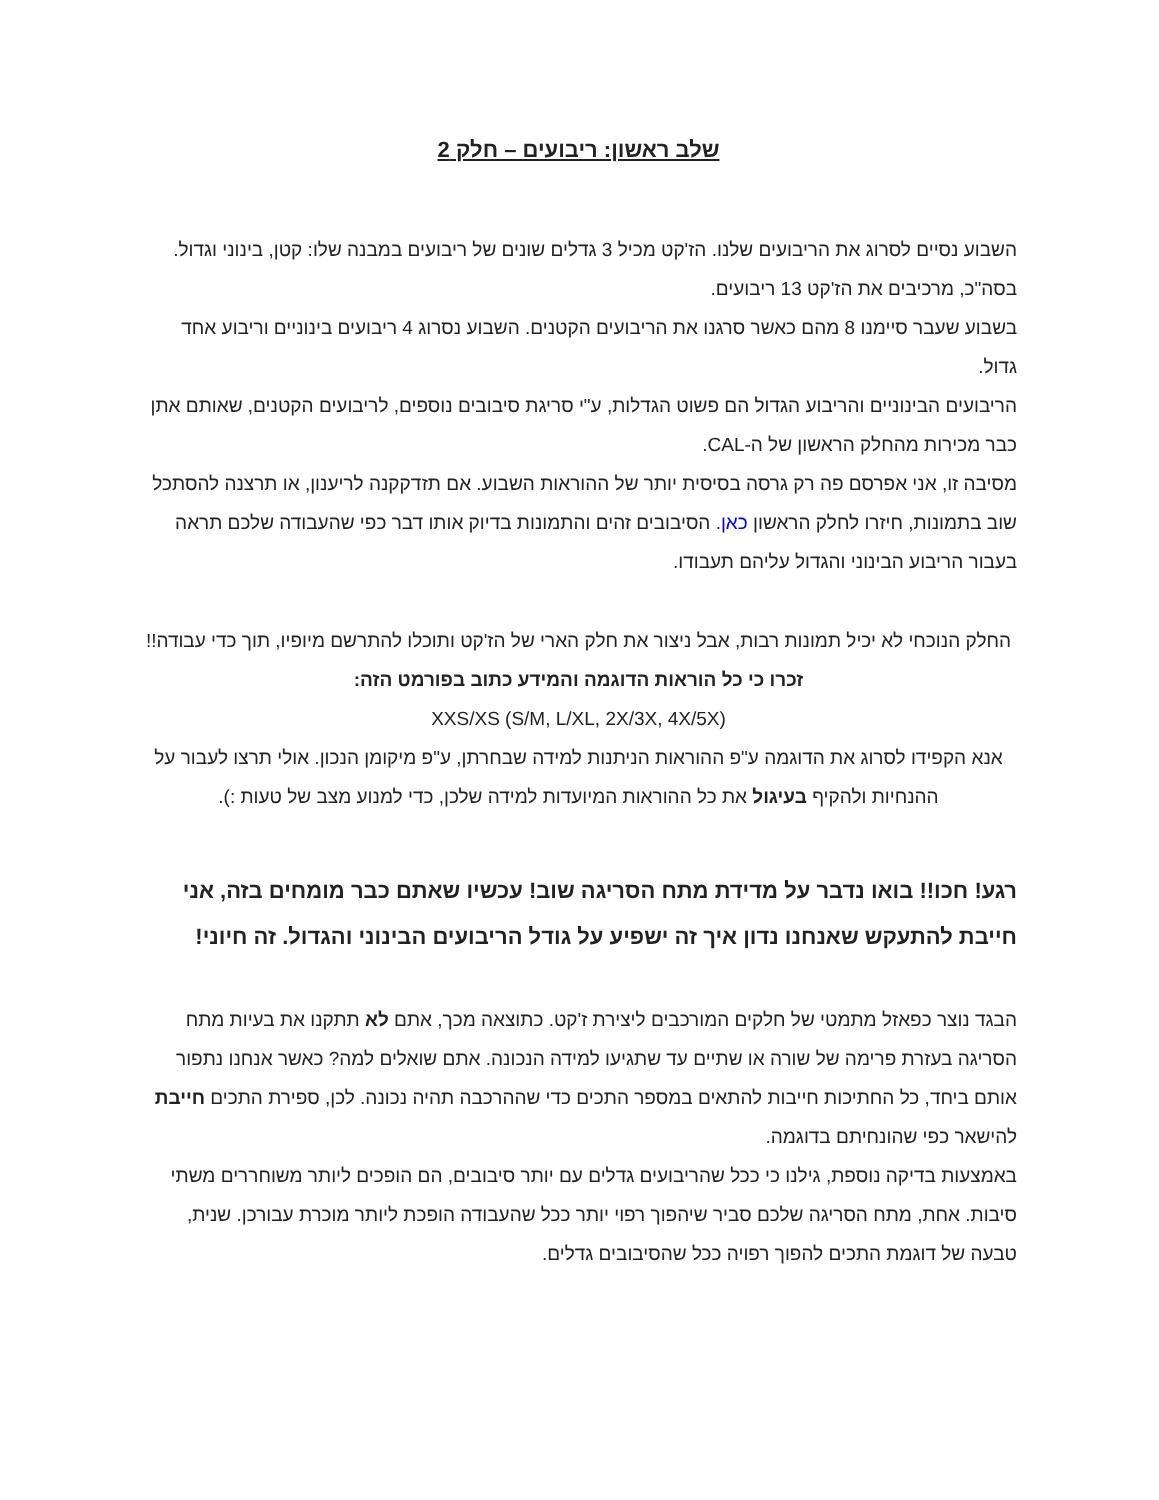שלב ראשון: ריבועים – חלק 2
השבוע נסיים לסרוג את הריבועים שלנו. הז'קט מכיל 3 גדלים שונים של ריבועים במבנה שלו: קטן, בינוני וגדול. בסה"כ, מרכיבים את הז'קט 13 ריבועים.
בשבוע שעבר סיימנו 8 מהם כאשר סרגנו את הריבועים הקטנים. השבוע נסרוג 4 ריבועים בינוניים וריבוע אחד גדול.
הריבועים הבינוניים והריבוע הגדול הם פשוט הגדלות, ע"י סריגת סיבובים נוספים, לריבועים הקטנים, שאותם אתן כבר מכירות מהחלק הראשון של ה-CAL.
מסיבה זו, אני אפרסם פה רק גרסה בסיסית יותר של ההוראות השבוע. אם תזדקקנה לריענון, או תרצנה להסתכל שוב בתמונות, חיזרו לחלק הראשון כאן. הסיבובים זהים והתמונות בדיוק אותו דבר כפי שהעבודה שלכם תראה בעבור הריבוע הבינוני והגדול עליהם תעבודו.
החלק הנוכחי לא יכיל תמונות רבות, אבל ניצור את חלק הארי של הז'קט ותוכלו להתרשם מיופיו, תוך כדי עבודה!!
זכרו כי כל הוראות הדוגמה והמידע כתוב בפורמט הזה:
XXS/XS (S/M, L/XL, 2X/3X, 4X/5X)
אנא הקפידו לסרוג את הדוגמה ע"פ ההוראות הניתנות למידה שבחרתן, ע"פ מיקומן הנכון. אולי תרצו לעבור על ההנחיות ולהקיף בעיגול את כל ההוראות המיועדות למידה שלכן, כדי למנוע מצב של טעות :).
רגע! חכו!! בואו נדבר על מדידת מתח הסריגה שוב! עכשיו שאתם כבר מומחים בזה, אני חייבת להתעקש שאנחנו נדון איך זה ישפיע על גודל הריבועים הבינוני והגדול. זה חיוני!
הבגד נוצר כפאזל מתמטי של חלקים המורכבים ליצירת ז'קט. כתוצאה מכך, אתם לא תתקנו את בעיות מתח הסריגה בעזרת פרימה של שורה או שתיים עד שתגיעו למידה הנכונה. אתם שואלים למה? כאשר אנחנו נתפור אותם ביחד, כל החתיכות חייבות להתאים במספר התכים כדי שההרכבה תהיה נכונה. לכן, ספירת התכים חייבת להישאר כפי שהונחיתם בדוגמה.
באמצעות בדיקה נוספת, גילנו כי ככל שהריבועים גדלים עם יותר סיבובים, הם הופכים ליותר משוחררים משתי סיבות. אחת, מתח הסריגה שלכם סביר שיהפוך רפוי יותר ככל שהעבודה הופכת ליותר מוכרת עבורכן. שנית, טבעה של דוגמת התכים להפוך רפויה ככל שהסיבובים גדלים.